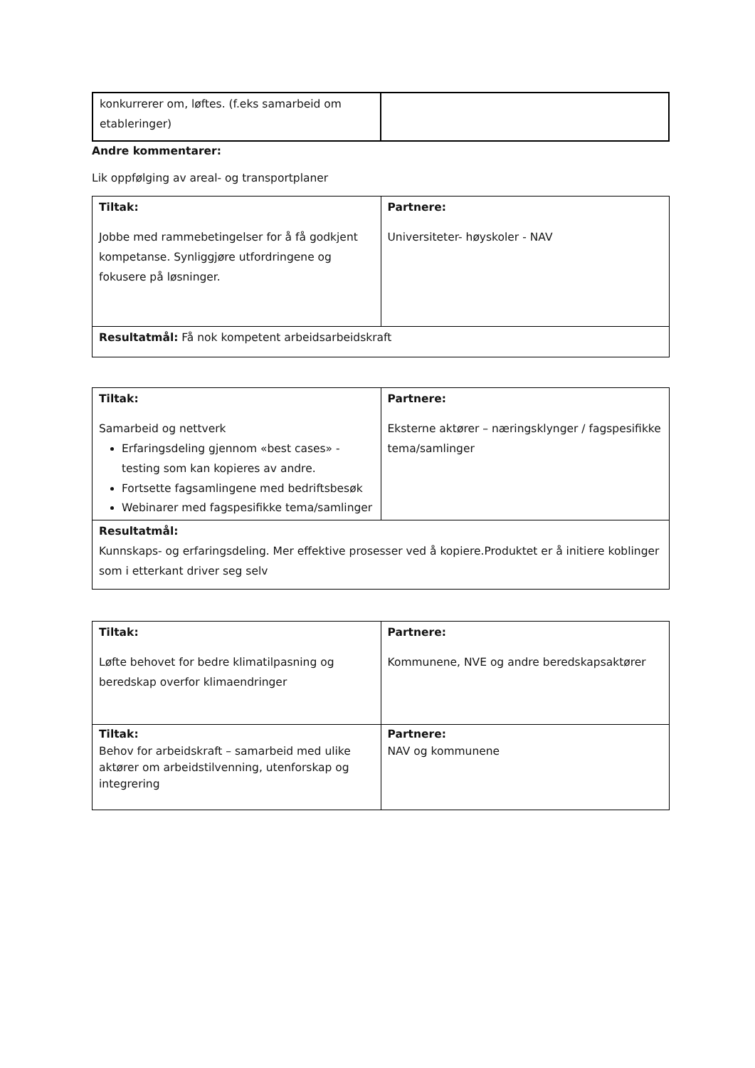| konkurrerer om, løftes. (f.eks samarbeid om etableringer) | |
Andre kommentarer:
Lik oppfølging av areal- og transportplaner
| Tiltak: Jobbe med rammebetingelser for å få godkjent kompetanse. Synliggjøre utfordringene og fokusere på løsninger. | Partnere: Universiteter- høyskoler - NAV |
| Resultatmål: Få nok kompetent arbeidsarbeidskraft | |
| Tiltak: Samarbeid og nettverk Erfaringsdeling gjennom «best cases» - testing som kan kopieres av andre. Fortsette fagsamlingene med bedriftsbesøk Webinarer med fagspesifikke tema/samlinger | Partnere: Eksterne aktører – næringsklynger / fagspesifikke tema/samlinger |
| Resultatmål: Kunnskaps- og erfaringsdeling. Mer effektive prosesser ved å kopiere.Produktet er å initiere koblinger som i etterkant driver seg selv | |
| Tiltak: Løfte behovet for bedre klimatilpasning og beredskap overfor klimaendringer | Partnere: Kommunene, NVE og andre beredskapsaktører |
| Tiltak: Behov for arbeidskraft – samarbeid med ulike aktører om arbeidstilvenning, utenforskap og integrering | Partnere: NAV og kommunene |